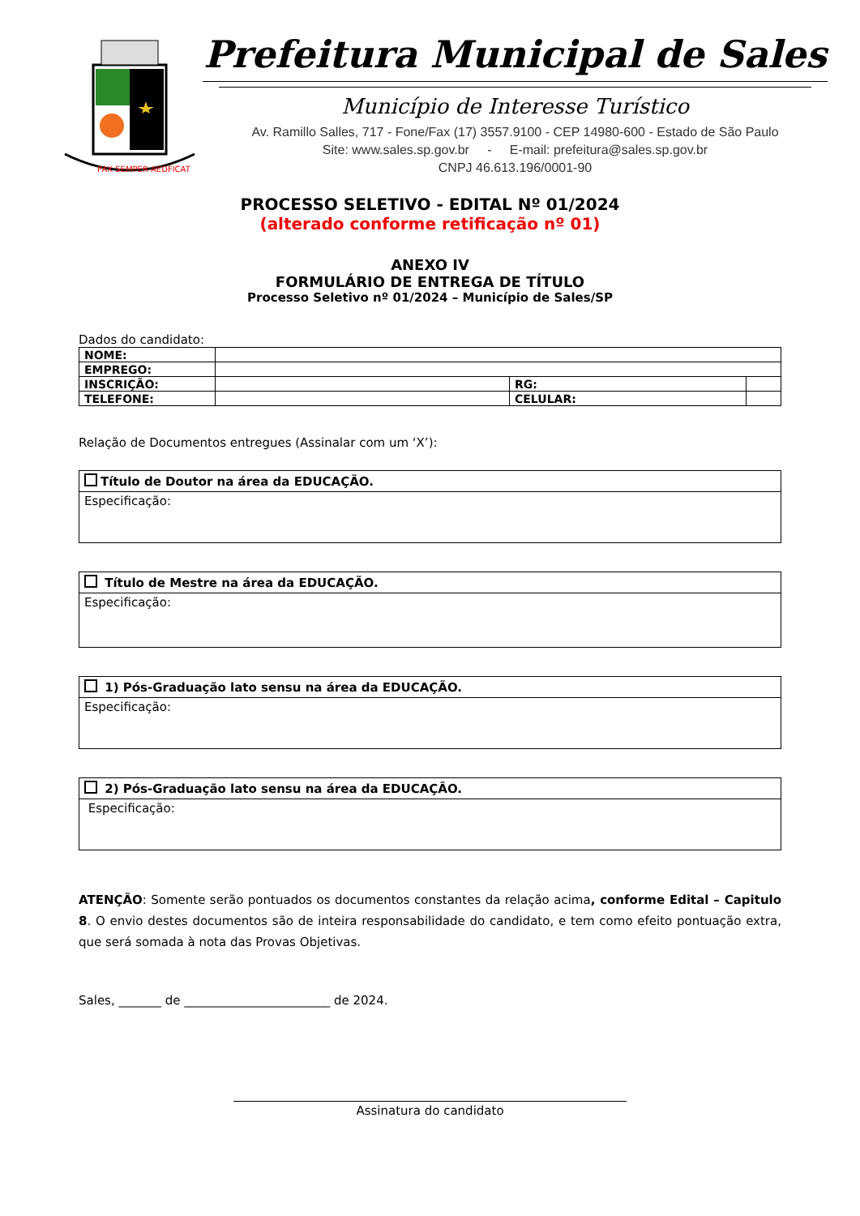PAX SEMPER AEDFICAT
Prefeitura Municipal de Sales
Município de Interesse Turístico
Av. Ramillo Salles, 717 - Fone/Fax (17) 3557.9100 - CEP 14980-600 - Estado de São Paulo
Site: www.sales.sp.gov.br - E-mail: prefeitura@sales.sp.gov.br
CNPJ 46.613.196/0001-90
PROCESSO SELETIVO - EDITAL Nº 01/2024
(alterado conforme retificação nº 01)
ANEXO IV
FORMULÁRIO DE ENTREGA DE TÍTULO
Processo Seletivo nº 01/2024 – Município de Sales/SP
Dados do candidato:
| NOME: | | | |
| EMPREGO: | | | |
| INSCRIÇÃO: | | RG: | |
| TELEFONE: | | CELULAR: | |
Relação de Documentos entregues (Assinalar com um ‘X’):
Título de Doutor na área da EDUCAÇÃO.
Especificação:
Título de Mestre na área da EDUCAÇÃO.
Especificação:
1) Pós-Graduação lato sensu na área da EDUCAÇÃO.
Especificação:
2) Pós-Graduação lato sensu na área da EDUCAÇÃO.
Especificação:
ATENÇÃO: Somente serão pontuados os documentos constantes da relação acima, conforme Edital – Capitulo 8. O envio destes documentos são de inteira responsabilidade do candidato, e tem como efeito pontuação extra, que será somada à nota das Provas Objetivas.
Sales, _______ de ________________________ de 2024.
Assinatura do candidato